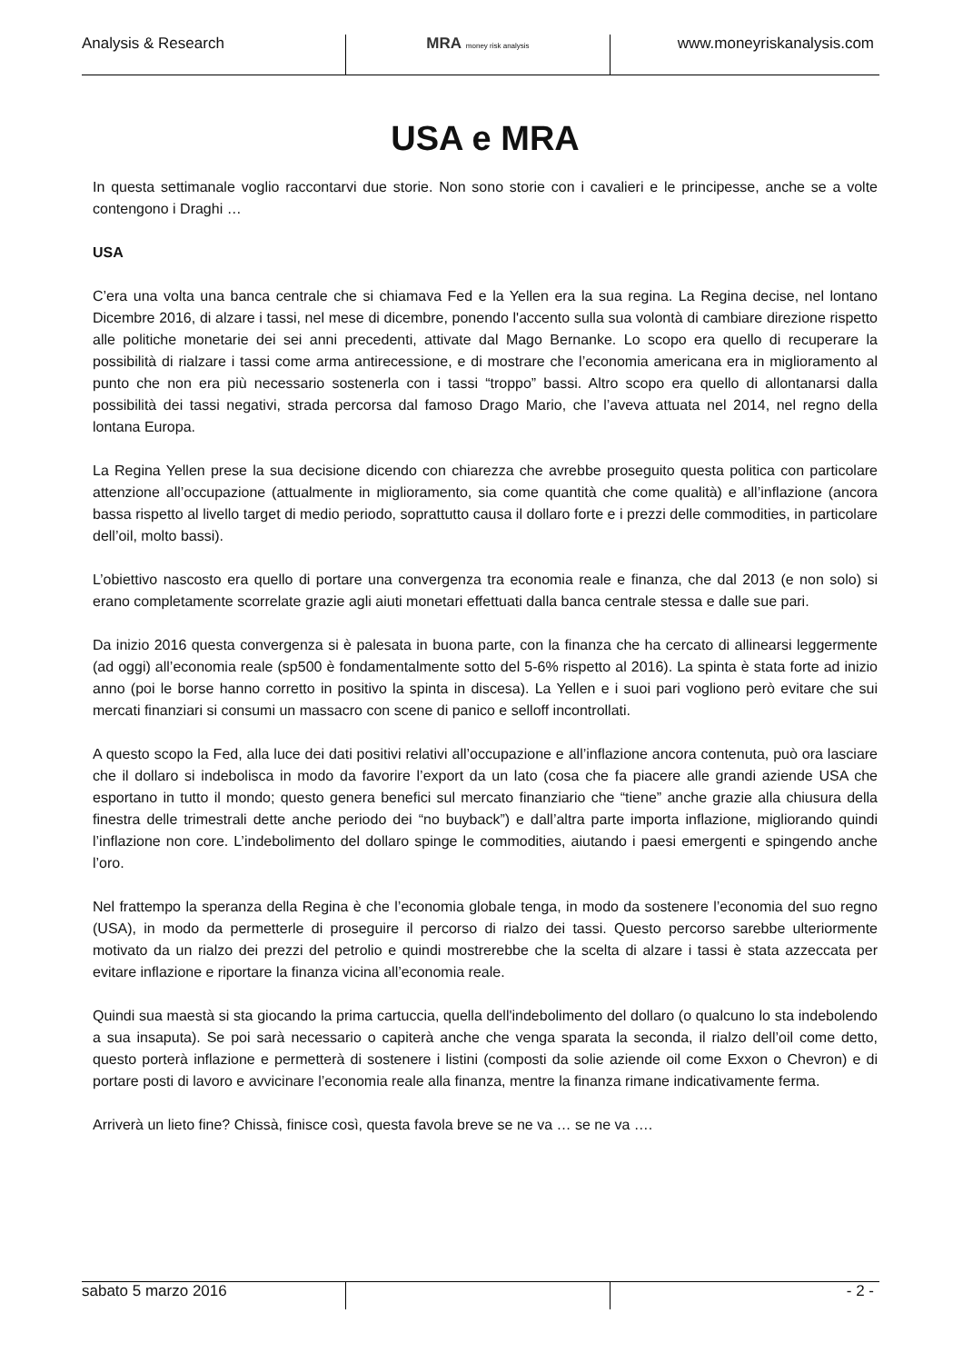Analysis & Research MRA money risk analysis
www.moneyriskanalysis.com
USA e MRA
In questa settimanale voglio raccontarvi due storie. Non sono storie con i cavalieri e le principesse, anche se a volte contengono i Draghi …
USA
C’era una volta una banca centrale che si chiamava Fed e la Yellen era la sua regina. La Regina decise, nel lontano Dicembre 2016, di alzare i tassi, nel mese di dicembre, ponendo l'accento sulla sua volontà di cambiare direzione rispetto alle politiche monetarie dei sei anni precedenti, attivate dal Mago Bernanke. Lo scopo era quello di recuperare la possibilità di rialzare i tassi come arma antirecessione, e di mostrare che l’economia americana era in miglioramento al punto che non era più necessario sostenerla con i tassi “troppo” bassi. Altro scopo era quello di allontanarsi dalla possibilità dei tassi negativi, strada percorsa dal famoso Drago Mario, che l’aveva attuata nel 2014, nel regno della lontana Europa.
La Regina Yellen prese la sua decisione dicendo con chiarezza che avrebbe proseguito questa politica con particolare attenzione all’occupazione (attualmente in miglioramento, sia come quantità che come qualità) e all’inflazione (ancora bassa rispetto al livello target di medio periodo, soprattutto causa il dollaro forte e i prezzi delle commodities, in particolare dell’oil, molto bassi).
L’obiettivo nascosto era quello di portare una convergenza tra economia reale e finanza, che dal 2013 (e non solo) si erano completamente scorrelate grazie agli aiuti monetari effettuati dalla banca centrale stessa e dalle sue pari.
Da inizio 2016 questa convergenza si è palesata in buona parte, con la finanza che ha cercato di allinearsi leggermente (ad oggi) all’economia reale (sp500 è fondamentalmente sotto del 5-6% rispetto al 2016). La spinta è stata forte ad inizio anno (poi le borse hanno corretto in positivo la spinta in discesa). La Yellen e i suoi pari vogliono però evitare che sui mercati finanziari si consumi un massacro con scene di panico e selloff incontrollati.
A questo scopo la Fed, alla luce dei dati positivi relativi all’occupazione e all’inflazione ancora contenuta, può ora lasciare che il dollaro si indebolisca in modo da favorire l’export da un lato (cosa che fa piacere alle grandi aziende USA che esportano in tutto il mondo; questo genera benefici sul mercato finanziario che “tiene” anche grazie alla chiusura della finestra delle trimestrali dette anche periodo dei “no buyback”) e dall’altra parte importa inflazione, migliorando quindi l’inflazione non core. L’indebolimento del dollaro spinge le commodities, aiutando i paesi emergenti e spingendo anche l’oro.
Nel frattempo la speranza della Regina è che l’economia globale tenga, in modo da sostenere l’economia del suo regno (USA), in modo da permetterle di proseguire il percorso di rialzo dei tassi. Questo percorso sarebbe ulteriormente motivato da un rialzo dei prezzi del petrolio e quindi mostrerebbe che la scelta di alzare i tassi è stata azzeccata per evitare inflazione e riportare la finanza vicina all’economia reale.
Quindi sua maestà si sta giocando la prima cartuccia, quella dell'indebolimento del dollaro (o qualcuno lo sta indebolendo a sua insaputa). Se poi sarà necessario o capiterà anche che venga sparata la seconda, il rialzo dell’oil come detto, questo porterà inflazione e permetterà di sostenere i listini (composti da solie aziende oil come Exxon o Chevron) e di portare posti di lavoro e avvicinare l’economia reale alla finanza, mentre la finanza rimane indicativamente ferma.
Arriverà un lieto fine? Chissà, finisce così, questa favola breve se ne va … se ne va ….
sabato 5 marzo 2016 - 2 -